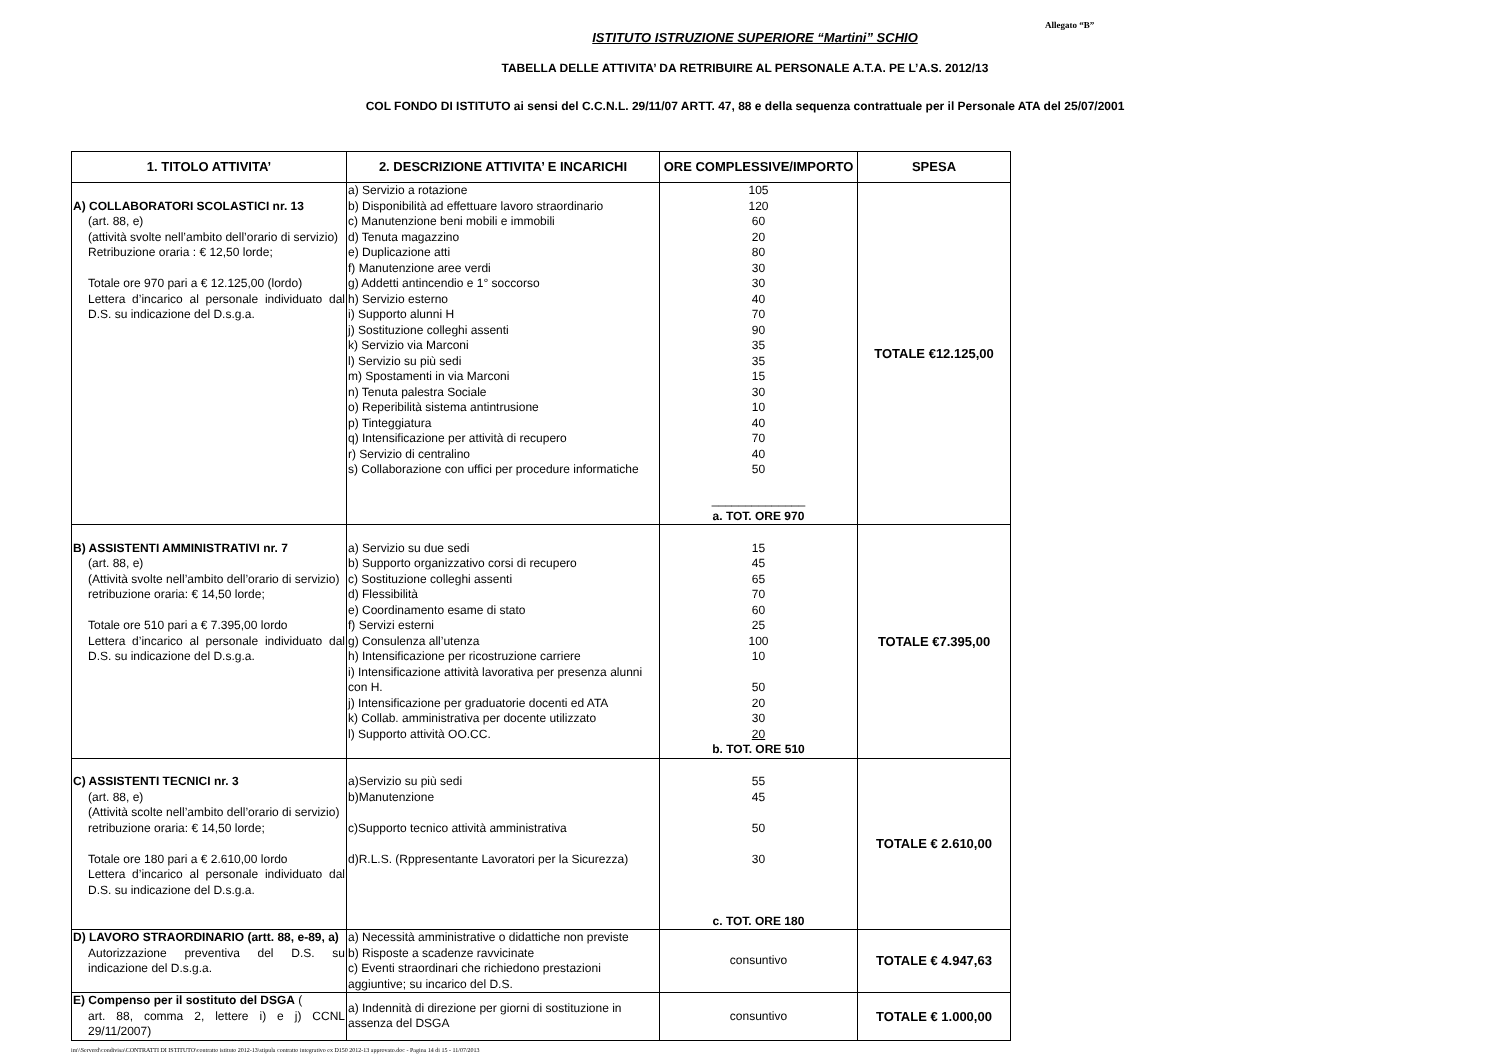Allegato “B”
ISTITUTO ISTRUZIONE SUPERIORE “Martini” SCHIO
TABELLA DELLE ATTIVITA’ DA RETRIBUIRE AL PERSONALE A.T.A. PE L’A.S. 2012/13
COL FONDO DI ISTITUTO ai sensi del C.C.N.L. 29/11/07 ARTT. 47, 88 e della sequenza contrattuale per il Personale ATA del 25/07/2001
| 1. TITOLO ATTIVITA’ | 2. DESCRIZIONE ATTIVITA’ E INCARICHI | ORE COMPLESSIVE/IMPORTO | SPESA |
| --- | --- | --- | --- |
| A) COLLABORATORI SCOLASTICI nr. 13 (art. 88, e) (attività svolte nell’ambito dell’orario di servizio) Retribuzione oraria : € 12,50 lorde; Totale ore 970 pari a € 12.125,00 (lordo) Lettera d’incarico al personale individuato dal D.S. su indicazione del D.s.g.a. | a) Servizio a rotazione b) Disponibilità ad effettuare lavoro straordinario c) Manutenzione beni mobili e immobili d) Tenuta magazzino e) Duplicazione atti f) Manutenzione aree verdi g) Addetti antincendio e 1° soccorso h) Servizio esterno i) Supporto alunni H j) Sostituzione colleghi assenti k) Servizio via Marconi l) Servizio su più sedi m) Spostamenti in via Marconi n) Tenuta palestra Sociale o) Reperibilità sistema antintrusione p) Tinteggiatura q) Intensificazione per attività di recupero r) Servizio di centralino s) Collaborazione con uffici per procedure informatiche | 105 120 60 20 80 30 30 40 70 90 35 35 15 30 10 40 70 40 50 ______________ a. TOT. ORE 970 | TOTALE €12.125,00 |
| B) ASSISTENTI AMMINISTRATIVI nr. 7 (art. 88, e) (Attività svolte nell’ambito dell’orario di servizio) retribuzione oraria: € 14,50 lorde; Totale ore 510 pari a € 7.395,00 lordo Lettera d’incarico al personale individuato dal D.S. su indicazione del D.s.g.a. | a) Servizio su due sedi b) Supporto organizzativo corsi di recupero c) Sostituzione colleghi assenti d) Flessibilità e) Coordinamento esame di stato f) Servizi esterni g) Consulenza all’utenza h) Intensificazione per ricostruzione carriere i) Intensificazione attività lavorativa per presenza alunni con H. j) Intensificazione per graduatorie docenti ed ATA k) Collab. amministrativa per docente utilizzato l) Supporto attività OO.CC. | 15 45 65 70 60 25 100 10 50 20 30 20 b. TOT. ORE 510 | TOTALE €7.395,00 |
| C) ASSISTENTI TECNICI nr. 3 (art. 88, e) (Attività scolte nell’ambito dell’orario di servizio) retribuzione oraria: € 14,50 lorde; Totale ore 180 pari a € 2.610,00 lordo Lettera d’incarico al personale individuato dal D.S. su indicazione del D.s.g.a. | a)Servizio su più sedi b)Manutenzione c)Supporto tecnico attività amministrativa d)R.L.S. (Rppresentante Lavoratori per la Sicurezza) | 55 45 50 30 c. TOT. ORE 180 | TOTALE € 2.610,00 |
| D) LAVORO STRAORDINARIO (artt. 88, e-89, a) Autorizzazione preventiva del D.S. su indicazione del D.s.g.a. | a) Necessità amministrative o didattiche non previste b) Risposte a scadenze ravvicinate c) Eventi straordinari che richiedono prestazioni aggiuntive; su incarico del D.S. | consuntivo | TOTALE € 4.947,63 |
| E) Compenso per il sostituto del DSGA ( art. 88, comma 2, lettere i) e j) CCNL 29/11/2007) | a) Indennità di direzione per giorni di sostituzione in assenza del DSGA | consuntivo | TOTALE € 1.000,00 |
im\\Serverd\condivisa\CONTRATTI DI ISTITUTO\contratto istituto 2012-13\stipula contratto integrativo ex D150 2012-13 approvato.doc - Pagina 14 di 15 - 11/07/2013